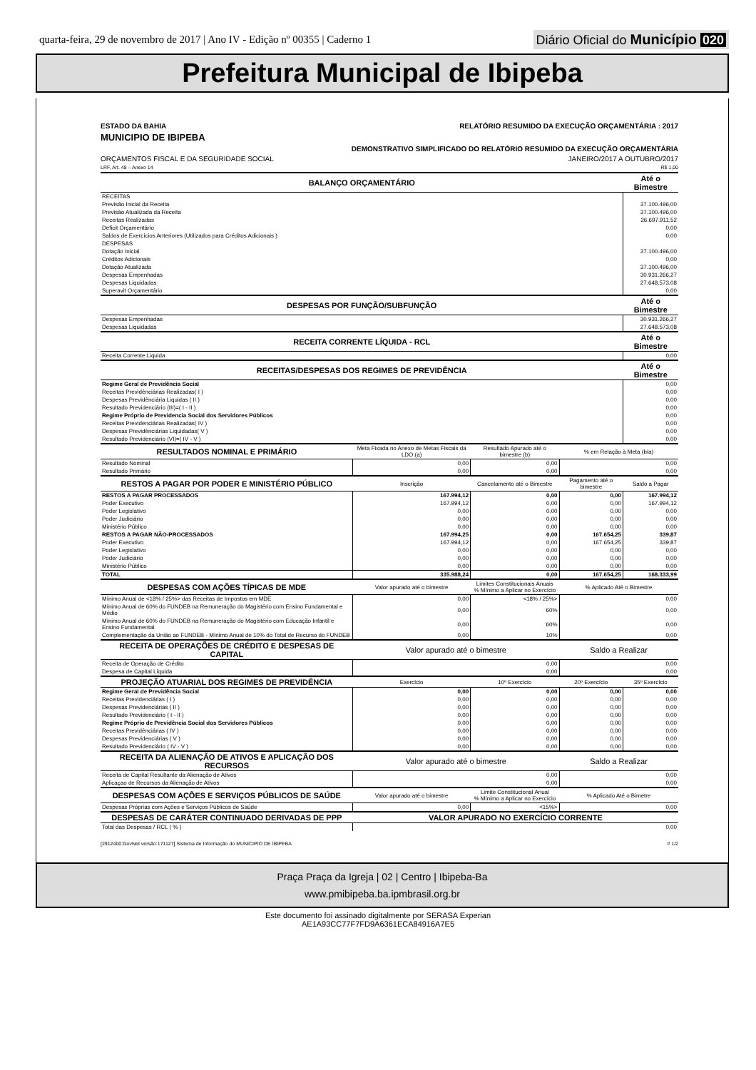quarta-feira, 29 de novembro de 2017 | Ano IV - Edição nº 00355 | Caderno 1
Diário Oficial do Município 020
Prefeitura Municipal de Ibipeba
ESTADO DA BAHIA RELATÓRIO RESUMIDO DA EXECUÇÃO ORÇAMENTÁRIA : 2017
MUNICIPIO DE IBIPEBA
DEMONSTRATIVO SIMPLIFICADO DO RELATÓRIO RESUMIDO DA EXECUÇÃO ORÇAMENTÁRIA
ORÇAMENTOS FISCAL E DA SEGURIDADE SOCIAL JANEIRO/2017 A OUTUBRO/2017
LRF, Art. 48 – Anexo 14 R$ 1,00
| BALANÇO ORÇAMENTÁRIO | | | | Até o Bimestre |
| --- | --- | --- | --- | --- |
| RECEITAS | | | | |
| Previsão Inicial da Receita | | | | 37.100.496,00 |
| Previsão Atualizada da Receita | | | | 37.100.496,00 |
| Receitas Realizadas | | | | 26.697.911,52 |
| Deficit Orçamentário | | | | 0,00 |
| Saldos de Exercícios Anteriores (Utilizados para Créditos Adicionais ) | | | | 0,00 |
| DESPESAS | | | | |
| Dotação Inicial | | | | 37.100.496,00 |
| Créditos Adicionais | | | | 0,00 |
| Dotação Atualizada | | | | 37.100.496,00 |
| Despesas Empenhadas | | | | 30.931.266,27 |
| Despesas Liquidadas | | | | 27.648.573,08 |
| Superavit Orçamentário | | | | 0,00 |
| DESPESAS POR FUNÇÃO/SUBFUNÇÃO | | | | Até o Bimestre |
| Despesas Empenhadas | | | | 30.931.266,27 |
| Despesas Liquidadas | | | | 27.648.573,08 |
| RECEITA CORRENTE LÍQUIDA - RCL | | | | Até o Bimestre |
| Receita Corrente Liquida | | | | 0,00 |
| RECEITAS/DESPESAS DOS REGIMES DE PREVIDÊNCIA | | | | Até o Bimestre |
| Regime Geral de Previdência Social | | | | 0,00 |
| Receitas Previdênciárias Realizadas( I ) | | | | 0,00 |
| Despesas Previdênciária Liquidas ( II ) | | | | 0,00 |
| Resultado Previdenciário (III)=( I - II ) | | | | 0,00 |
| Regime Próprio de Previdencia Social dos Servidores Públicos | | | | 0,00 |
| Receitas Previdenciárias Realizadas( IV ) | | | | 0,00 |
| Despesas Previdênciárias Liquidadas( V ) | | | | 0,00 |
| Resultado Previdenciário (VI)=( IV - V ) | | | | 0,00 |
| RESULTADOS NOMINAL E PRIMÁRIO | Meta Fixada no Anexo de Metas Fiscais da LDO (a) | Resultado Apurado até o bimestre (b) | % em Relação à Meta (b/a) | |
| Resultado Nominal | 0,00 | 0,00 | 0,00 | |
| Resultado Primário | 0,00 | 0,00 | 0,00 | |
| RESTOS A PAGAR POR PODER E MINISTÉRIO PÚBLICO | Inscrição | Cancelamento até o Bimestre | Pagamento até o bimestre | Saldo a Pagar |
| RESTOS A PAGAR PROCESSADOS | 167.994,12 | 0,00 | 0,00 | 167.994,12 |
| Poder Executivo | 167.994,12 | 0,00 | 0,00 | 167.994,12 |
| Poder Legislativo | 0,00 | 0,00 | 0,00 | 0,00 |
| Poder Judiciário | 0,00 | 0,00 | 0,00 | 0,00 |
| Ministério Público | 0,00 | 0,00 | 0,00 | 0,00 |
| RESTOS A PAGAR NÃO-PROCESSADOS | 167.994,25 | 0,00 | 167.654,25 | 339,87 |
| Poder Executivo | 167.994,12 | 0,00 | 167.654,25 | 339,87 |
| Poder Legislativo | 0,00 | 0,00 | 0,00 | 0,00 |
| Poder Judiciário | 0,00 | 0,00 | 0,00 | 0,00 |
| Ministério Público | 0,00 | 0,00 | 0,00 | 0,00 |
| TOTAL | 335.988,24 | 0,00 | 167.654,25 | 168.333,99 |
| DESPESAS COM AÇÕES TÍPICAS DE MDE | Valor apurado até o bimestre | Limites Constitucionais Anuais % Mínimo a Aplicar no Exercício | % Aplicado Até o Bimestre | |
| Mínimo Anual de <18% / 25%> das Receitas de Impostos em MDE | 0,00 | <18% / 25%> | 0,00 | |
| Mínimo Anual de 60% do FUNDEB na Remuneração do Magistério com Ensino Fundamental e Médio | 0,00 | 60% | 0,00 | |
| Mínimo Anual de 60% do FUNDEB na Remuneração do Magistério com Educação Infantil e Ensino Fundamental | 0,00 | 60% | 0,00 | |
| Complementação da União ao FUNDEB - Mínimo Anual de 10% do Total de Recurso do FUNDEB | 0,00 | 10% | 0,00 | |
| RECEITA DE OPERAÇÕES DE CRÉDITO E DESPESAS DE CAPITAL | Valor apurado até o bimestre | | Saldo a Realizar | |
| Receita de Operação de Crédito | 0,00 | | 0,00 | |
| Despesa de Capital Líquida | 0,00 | | 0,00 | |
| PROJEÇÃO ATUARIAL DOS REGIMES DE PREVIDÊNCIA | Exercício | 10º Exercício | 20º Exercício | 35º Exercício |
| Regime Geral de Previdência Social | 0,00 | 0,00 | 0,00 | 0,00 |
| Receitas Previdenciárias ( I ) | 0,00 | 0,00 | 0,00 | 0,00 |
| Despesas Previdenciárias ( II ) | 0,00 | 0,00 | 0,00 | 0,00 |
| Resultado Previdenciário ( I - II ) | 0,00 | 0,00 | 0,00 | 0,00 |
| Regime Próprio de Previdência Social dos Servidores Públicos | 0,00 | 0,00 | 0,00 | 0,00 |
| Receitas Previdênciárias ( IV ) | 0,00 | 0,00 | 0,00 | 0,00 |
| Despesas Previdenciárias ( V ) | 0,00 | 0,00 | 0,00 | 0,00 |
| Resultado Previdenciário ( IV - V ) | 0,00 | 0,00 | 0,00 | 0,00 |
| RECEITA DA ALIENAÇÃO DE ATIVOS E APLICAÇÃO DOS RECURSOS | Valor apurado até o bimestre | | Saldo a Realizar | |
| Receita de Capital Resultante da Alienação de Ativos | 0,00 | | 0,00 | |
| Aplicaçao de Recursos da Alienação de Ativos | 0,00 | | 0,00 | |
| DESPESAS COM AÇÕES E SERVIÇOS PÚBLICOS DE SAÚDE | Valor apurado até o bimestre | Limite Constitucional Anual % Mínimo a Aplicar no Exercício | % Aplicado Até o Bimetre | |
| Despesas Próprias com Ações e Serviços Públicos de Saúde | 0,00 | <15%> | 0,00 | |
| DESPESAS DE CARÁTER CONTINUADO DERIVADAS DE PPP | VALOR APURADO NO EXERCÍCIO CORRENTE | | | |
| Total das Despesas / RCL ( % ) | 0,00 | | | |
[2912400:GovNet versão:171127] Sistema de Informação do MUNICIPIO DE IBIPEBA # 1/2
Praça Praça da Igreja | 02 | Centro | Ibipeba-Ba
www.pmibipeba.ba.ipmbrasil.org.br
Este documento foi assinado digitalmente por SERASA Experian
AE1A93CC77F7FD9A6361ECA84916A7E5